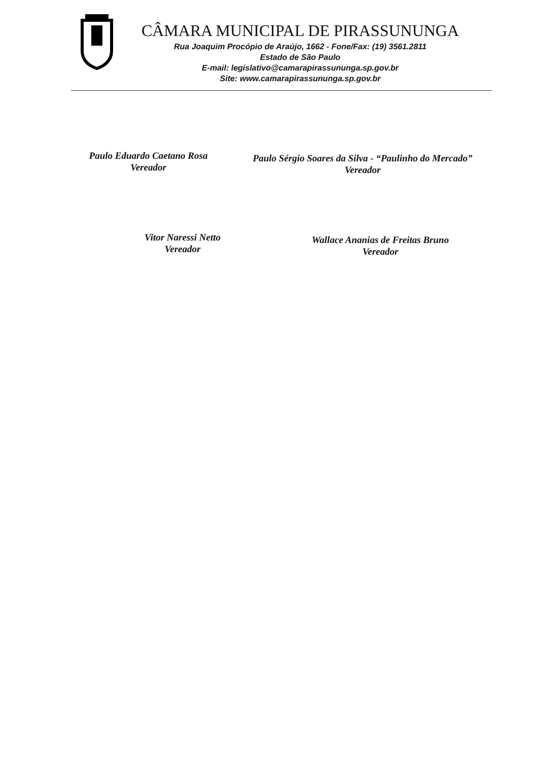CÂMARA MUNICIPAL DE PIRASSUNUNGA
Rua Joaquim Procópio de Araújo, 1662 - Fone/Fax: (19) 3561.2811
Estado de São Paulo
E-mail: legislativo@camarapirassununga.sp.gov.br
Site: www.camarapirassununga.sp.gov.br
Paulo Eduardo Caetano Rosa
Vereador
Paulo Sérgio Soares da Silva - “Paulinho do Mercado”
Vereador
Vitor Naressi Netto
Vereador
Wallace Ananias de Freitas Bruno
Vereador